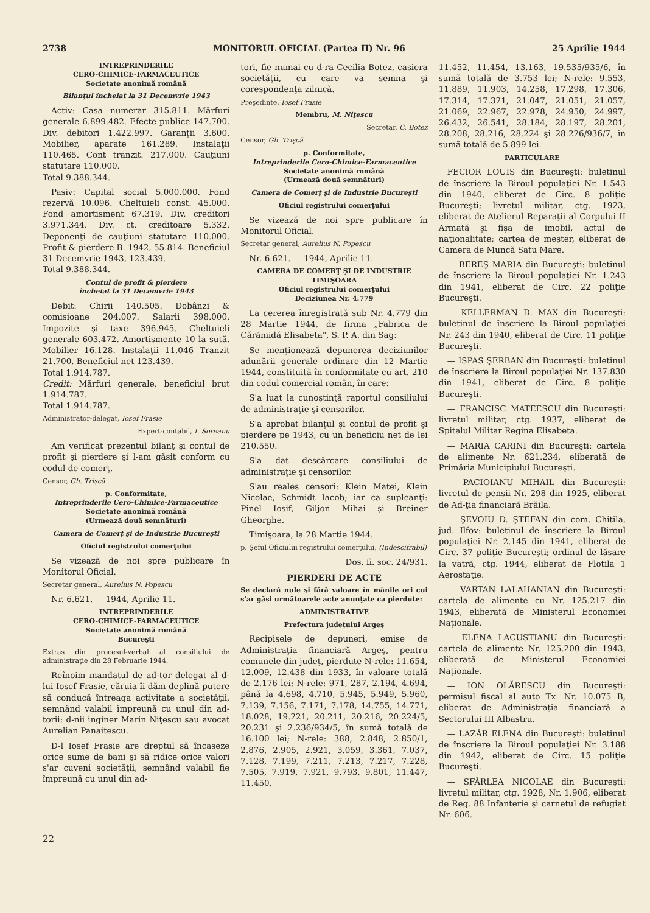2738 MONITORUL OFICIAL (Partea II) Nr. 96 25 Aprilie 1944
INTREPRINDERILE
CERO-CHIMICE-FARMACEUTICE
Societate anonimă română
Bilanţul încheiat la 31 Decemvrie 1943
Activ: Casa numerar 315.811. Mărfuri generale 6.899.482. Efecte publice 147.700. Div. debitori 1.422.997. Garanţii 3.600. Mobilier, aparate 161.289. Instalaţii 110.465. Cont tranzit. 217.000. Cauţiuni statutare 110.000.
Total 9.388.344.
Pasiv: Capital social 5.000.000. Fond rezervă 10.096. Cheltuieli const. 45.000. Fond amortisment 67.319. Div. creditori 3.971.344. Div. ct. creditoare 5.332. Deponenţi de cauţiuni statutare 110.000. Profit & pierdere B. 1942, 55.814. Beneficiul 31 Decemvrie 1943, 123.439.
Total 9.388.344.
Contul de profit & pierdere
încheiat la 31 Decemvrie 1943
Debit: Chirii 140.505. Dobânzi & comisioane 204.007. Salarii 398.000. Impozite şi taxe 396.945. Cheltuieli generale 603.472. Amortismente 10 la sută. Mobilier 16.128. Instalaţii 11.046 Tranzit 21.700. Beneficiul net 123.439.
Total 1.914.787.
Credit: Mărfuri generale, beneficiul brut 1.914.787.
Total 1.914.787.
Administrator-delegat, Iosef Frasie
Expert-contabil, I. Soreanu
Am verificat prezentul bilanţ şi contul de profit şi pierdere şi l-am găsit conform cu codul de comerţ.
Censor, Gh. Trişcă
p. Conformitate,
Intreprinderile Cero-Chimice-Farmaceutice
Societate anonimă română
(Urmează două semnături)
Camera de Comerţ şi de Industrie Bucureşti
Oficiul registrului comerţului
Se vizează de noi spre publicare în Monitorul Oficial.
Secretar general, Aurelius N. Popescu
Nr. 6.621. 1944, Aprilie 11.
INTREPRINDERILE
CERO-CHIMICE-FARMACEUTICE
Societate anonimă română
Bucureşti
Extras din procesul-verbal al consiliului de administraţie din 28 Februarie 1944.
Reînoim mandatul de ad-tor delegat al d-lui Iosef Frasie, căruia îi dăm deplină putere să conducă întreaga activitate a societăţii, semnând valabil împreună cu unul din ad-torii: d-nii inginer Marin Niţescu sau avocat Aurelian Panaitescu.
D-l Iosef Frasie are dreptul să încaseze orice sume de bani şi să ridice orice valori s'ar cuveni societăţii, semnând valabil fie împreună cu unul din ad-
tori, fie numai cu d-ra Cecilia Botez, casiera societăţii, cu care va semna şi corespondenţa zilnică.
Preşedinte, Iosef Frasie
Membru, M. Niţescu
Secretar, C. Botez
Censor, Gh. Trişcă
p. Conformitate,
Intreprinderile Cero-Chimice-Farmaceutice
Societate anonimă română
(Urmează două semnături)
Camera de Comerţ şi de Industrie Bucureşti
Oficiul registrului comerţului
Se vizează de noi spre publicare în Monitorul Oficial.
Secretar general, Aurelius N. Popescu
Nr. 6.621. 1944, Aprilie 11.
CAMERA DE COMERŢ ŞI DE INDUSTRIE TIMIŞOARA
Oficiul registrului comerţului
Deciziunea Nr. 4.779
La cererea înregistrată sub Nr. 4.779 din 28 Martie 1944, de firma „Fabrica de Cărămidă Elisabeta", S. P. A. din Sag:
Se menţionează depunerea deciziunilor adunării generale ordinare din 12 Martie 1944, constituită în conformitate cu art. 210 din codul comercial român, în care:
S'a luat la cunoştinţă raportul consiliului de administraţie şi censorilor.
S'a aprobat bilanţul şi contul de profit şi pierdere pe 1943, cu un beneficiu net de lei 210.550.
S'a dat descărcare consiliului de administraţie şi censorilor.
S'au reales censori: Klein Matei, Klein Nicolae, Schmidt Iacob; iar ca supleanţi: Pinel Iosif, Giljon Mihai şi Breiner Gheorghe.
Timişoara, la 28 Martie 1944.
p. Şeful Oficiului registrului comerţului, (Indescifrabil)
Dos. fi. soc. 24/931.
PIERDERI DE ACTE
Se declară nule şi fără valoare în mânile ori cui s'ar găsi următoarele acte anunţate ca pierdute:
ADMINISTRATIVE
Prefectura judeţului Argeş
Recipisele de depuneri, emise de Administraţia financiară Argeş, pentru comunele din judeţ, pierdute N-rele: 11.654, 12.009, 12.438 din 1933, în valoare totală de 2.176 lei; N-rele: 971, 287, 2.194, 4.694, până la 4.698, 4.710, 5.945, 5.949, 5.960, 7.139, 7.156, 7.171, 7.178, 14.755, 14.771, 18.028, 19.221, 20.211, 20.216, 20.224/5, 20.231 şi 2.236/934/5, în sumă totală de 16.100 lei; N-rele: 388, 2.848, 2.850/1, 2.876, 2.905, 2.921, 3.059, 3.361, 7.037, 7.128, 7.199, 7.211, 7.213, 7.217, 7.228, 7.505, 7.919, 7.921, 9.793, 9.801, 11.447, 11.450,
11.452, 11.454, 13.163, 19.535/935/6, în sumă totală de 3.753 lei; N-rele: 9.553, 11.889, 11.903, 14.258, 17.298, 17.306, 17.314, 17.321, 21.047, 21.051, 21.057, 21.069, 22.967, 22.978, 24.950, 24.997, 26.432, 26.541, 28.184, 28.197, 28.201, 28.208, 28.216, 28.224 şi 28.226/936/7, în sumă totală de 5.899 lei.
PARTICULARE
FECIOR LOUIS din Bucureşti: buletinul de înscriere la Biroul populaţiei Nr. 1.543 din 1940, eliberat de Circ. 8 poliţie Bucureşti; livretul militar, ctg. 1923, eliberat de Atelierul Reparaţii al Corpului II Armată şi fişa de imobil, actul de naţionalitate; cartea de meşter, eliberat de Camera de Muncă Satu Mare.
— BEREŞ MARIA din Bucureşti: buletinul de înscriere la Biroul populaţiei Nr. 1.243 din 1941, eliberat de Circ. 22 poliţie Bucureşti.
— KELLERMAN D. MAX din Bucureşti: buletinul de înscriere la Biroul populaţiei Nr. 243 din 1940, eliberat de Circ. 11 poliţie Bucureşti.
— ISPAS ŞERBAN din Bucureşti: buletinul de înscriere la Biroul populaţiei Nr. 137.830 din 1941, eliberat de Circ. 8 poliţie Bucureşti.
— FRANCISC MATEESCU din Bucureşti: livretul militar, ctg. 1937, eliberat de Spitalul Militar Regina Elisabeta.
— MARIA CARINI din Bucureşti: cartela de alimente Nr. 621.234, eliberată de Primăria Municipiului Bucureşti.
— PACIOIANU MIHAIL din Bucureşti: livretul de pensii Nr. 298 din 1925, eliberat de Ad-ţia financiară Brăila.
— ŞEVOIU D. ŞTEFAN din com. Chitila, jud. Ilfov: buletinul de înscriere la Biroul populaţiei Nr. 2.145 din 1941, eliberat de Circ. 37 poliţie Bucureşti; ordinul de lăsare la vatră, ctg. 1944, eliberat de Flotila 1 Aerostaţie.
— VARTAN LALAHANIAN din Bucureşti: cartela de alimente cu Nr. 125.217 din 1943, eliberată de Ministerul Economiei Naţionale.
— ELENA LACUSTIANU din Bucureşti: cartela de alimente Nr. 125.200 din 1943, eliberată de Ministerul Economiei Naţionale.
— ION OLĂRESCU din Bucureşti: permisul fiscal al auto Tx. Nr. 10.075 B, eliberat de Administraţia financiară a Sectorului III Albastru.
— LAZĂR ELENA din Bucureşti: buletinul de înscriere la Biroul populaţiei Nr. 3.188 din 1942, eliberat de Circ. 15 poliţie Bucureşti.
— SFÂRLEA NICOLAE din Bucureşti: livretul militar, ctg. 1928, Nr. 1.906, eliberat de Reg. 88 Infanterie şi carnetul de refugiat Nr. 606.
22